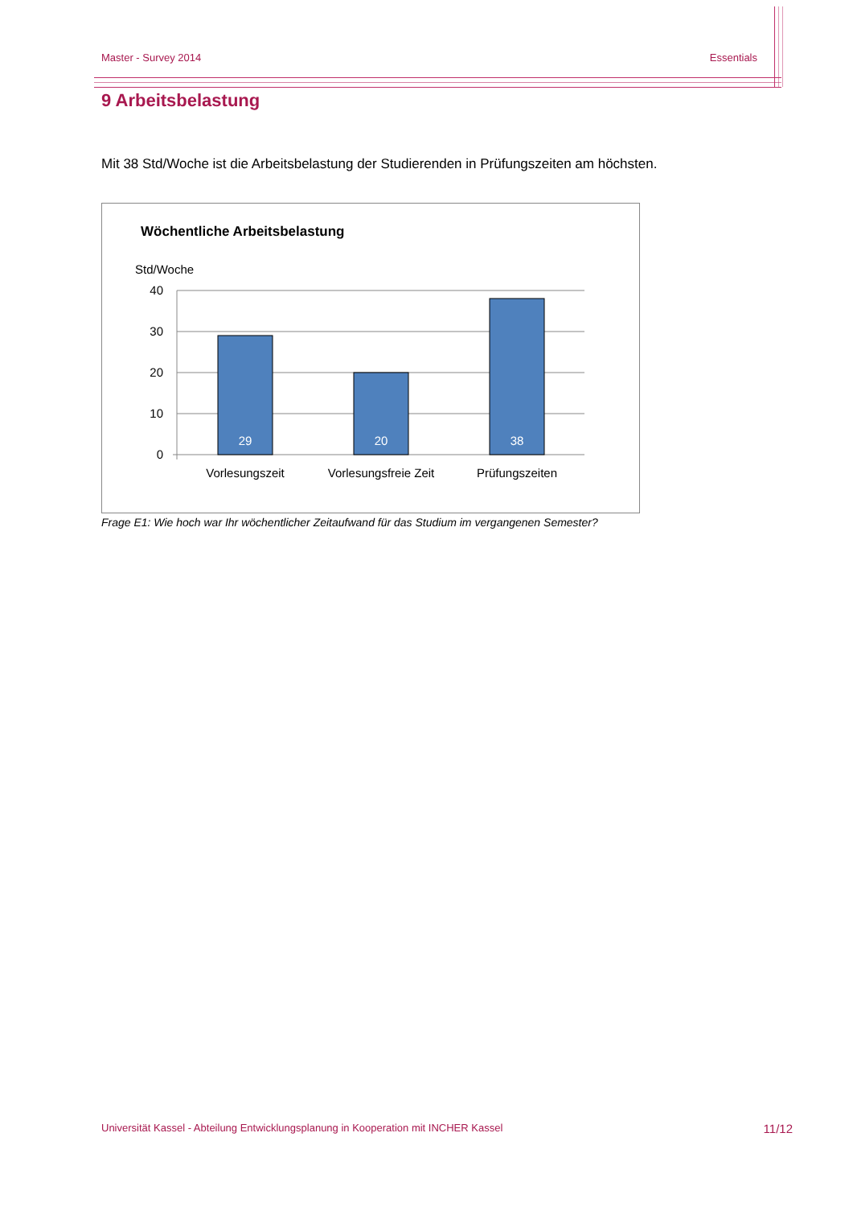Master - Survey 2014 Essentials
9 Arbeitsbelastung
Mit 38 Std/Woche ist die Arbeitsbelastung der Studierenden in Prüfungszeiten am höchsten.
Wöchentliche Arbeitsbelastung
Std/Woche
40
30
20
10
0
29
20
38
Vorlesungszeit
Vorlesungsfreie Zeit
Prüfungszeiten
Frage E1: Wie hoch war Ihr wöchentlicher Zeitaufwand für das Studium im vergangenen Semester?
Universität Kassel - Abteilung Entwicklungsplanung in Kooperation mit INCHER Kassel 11/12